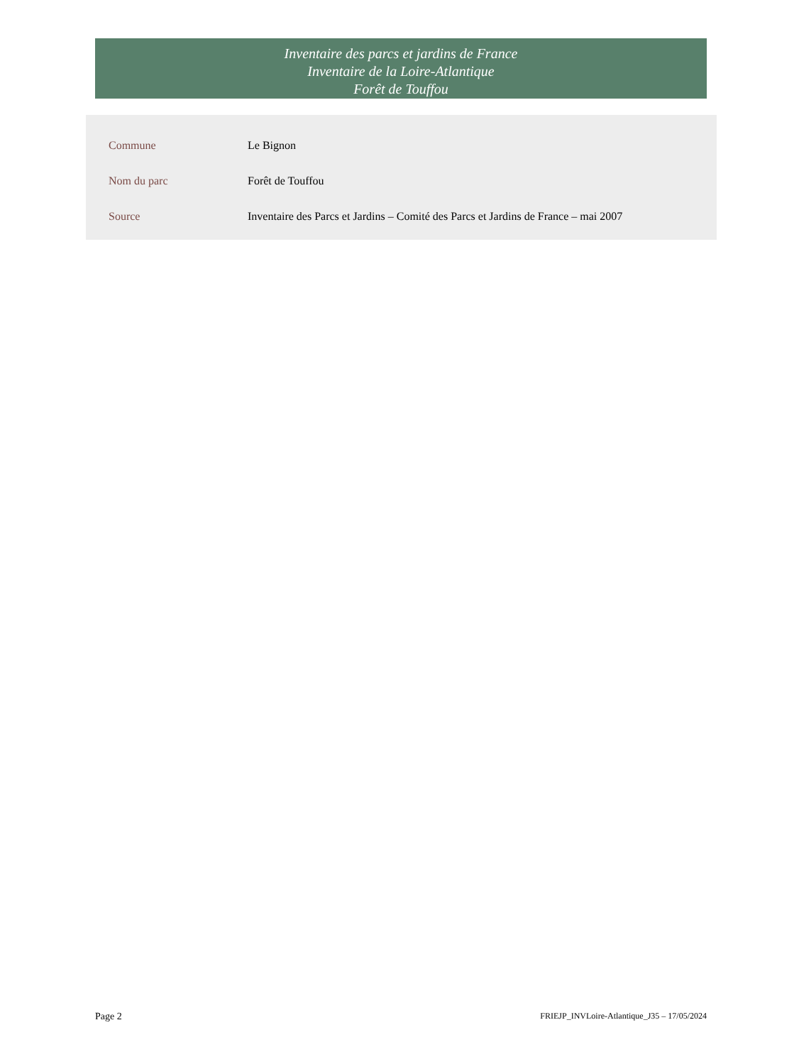Inventaire des parcs et jardins de France
Inventaire de la Loire-Atlantique
Forêt de Touffou
| Commune | Le Bignon |
| Nom du parc | Forêt de Touffou |
| Source | Inventaire des Parcs et Jardins – Comité des Parcs et Jardins de France – mai 2007 |
Page 2 FRIEJP_INVLoire-Atlantique_J35 – 17/05/2024